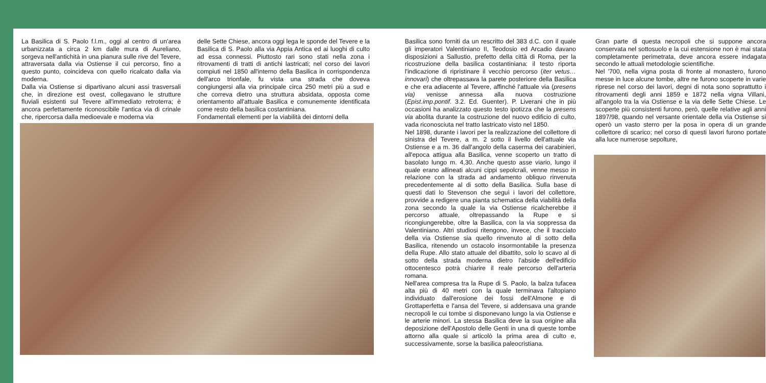La Basilica di S. Paolo f.l.m., oggi al centro di un'area urbanizzata a circa 2 km dalle mura di Aureliano, sorgeva nell'antichità in una pianura sulle rive del Tevere, attraversata dalla via Ostiense il cui percorso, fino a questo punto, coincideva con quello ricalcato dalla via moderna.
Dalla via Ostiense si dipartivano alcuni assi trasversali che, in direzione est ovest, collegavano le strutture fluviali esistenti sul Tevere all'immediato retroterra; è ancora perfettamente riconoscibile l'antica via di crinale che, ripercorsa dalla medioevale e moderna via
delle Sette Chiese, ancora oggi lega le sponde del Tevere e la Basilica di S. Paolo alla via Appia Antica ed ai luoghi di culto ad essa connessi. Piuttosto rari sono stati nella zona i ritrovamenti di tratti di antichi lastricati; nel corso dei lavori compiuti nel 1850 all'interno della Basilica in corrispondenza dell'arco trionfale, fu vista una strada che doveva congiungersi alla via principale circa 250 metri più a sud e che correva dietro una struttura absidata, opposta come orientamento all'attuale Basilica e comunemente identificata come resto della basilica costantiniana.
Fondamentali elementi per la viabilità dei dintorni della
Basilica sono forniti da un rescritto del 383 d.C. con il quale gli imperatori Valentiniano II, Teodosio ed Arcadio davano disposizioni a Sallustio, prefetto della città di Roma, per la ricostruzione della basilica costantiniana: il testo riporta l'indicazione di ripristinare il vecchio percorso (iter vetus…innovari) che oltrepassava la parete posteriore della Basilica e che era adiacente al Tevere, affinché l'attuale via (presens via) venisse annessa alla nuova costruzione (Epist.imp.pontif. 3.2. Ed. Guenter). P. Liverani che in più occasioni ha analizzato questo testo ipotizza che la presens via abolita durante la costruzione del nuovo edificio di culto, vada riconosciuta nel tratto lastricato visto nel 1850.
Nel 1898, durante i lavori per la realizzazione del collettore di sinistra del Tevere, a m. 2 sotto il livello dell'attuale via Ostiense e a m. 36 dall'angolo della caserma dei carabinieri, all'epoca attigua alla Basilica, venne scoperto un tratto di basolato lungo m. 4,30. Anche questo asse viario, lungo il quale erano allineati alcuni cippi sepolcrali, venne messo in relazione con la strada ad andamento obliquo rinvenuta precedentemente al di sotto della Basilica. Sulla base di questi dati lo Stevenson che seguì i lavori del collettore, provvide a redigere una pianta schematica della viabilità della zona secondo la quale la via Ostiense ricalcherebbe il percorso attuale, oltrepassando la Rupe e si ricongiungerebbe, oltre la Basilica, con la via soppressa da Valentiniano. Altri studiosi ritengono, invece, che il tracciato della via Ostiense sia quello rinvenuto al di sotto della Basilica, ritenendo un ostacolo insormontabile la presenza della Rupe. Allo stato attuale del dibattito, solo lo scavo al di sotto della strada moderna dietro l'abside dell'edificio ottocentesco potrà chiarire il reale percorso dell'arteria romana.
Nell'area compresa tra la Rupe di S. Paolo, la balza tufacea alta più di 40 metri con la quale terminava l'altopiano individuato dall'erosione dei fossi dell'Almone e di Grottaperfetta e l'ansa del Tevere, si addensava una grande necropoli le cui tombe si disponevano lungo la via Ostiense e le arterie minori. La stessa Basilica deve la sua origine alla deposizione dell'Apostolo delle Genti in una di queste tombe attorno alla quale si articolò la prima area di culto e, successivamente, sorse la basilica paleocristiana.
Gran parte di questa necropoli che si suppone ancora conservata nel sottosuolo e la cui estensione non è mai stata completamente perimetrata, deve ancora essere indagata secondo le attuali metodologie scientifiche.
Nel '700, nella vigna posta di fronte al monastero, furono messe in luce alcune tombe, altre ne furono scoperte in varie riprese nel corso dei lavori, degni di nota sono soprattutto i ritrovamenti degli anni 1859 e 1872 nella vigna Villani, all'angolo tra la via Ostiense e la via delle Sette Chiese. Le scoperte più consistenti furono, però, quelle relative agli anni 1897/98, quando nel versante orientale della via Ostiense si operò un vasto sterro per la posa in opera di un grande collettore di scarico; nel corso di questi lavori furono portate alla luce numerose sepolture,